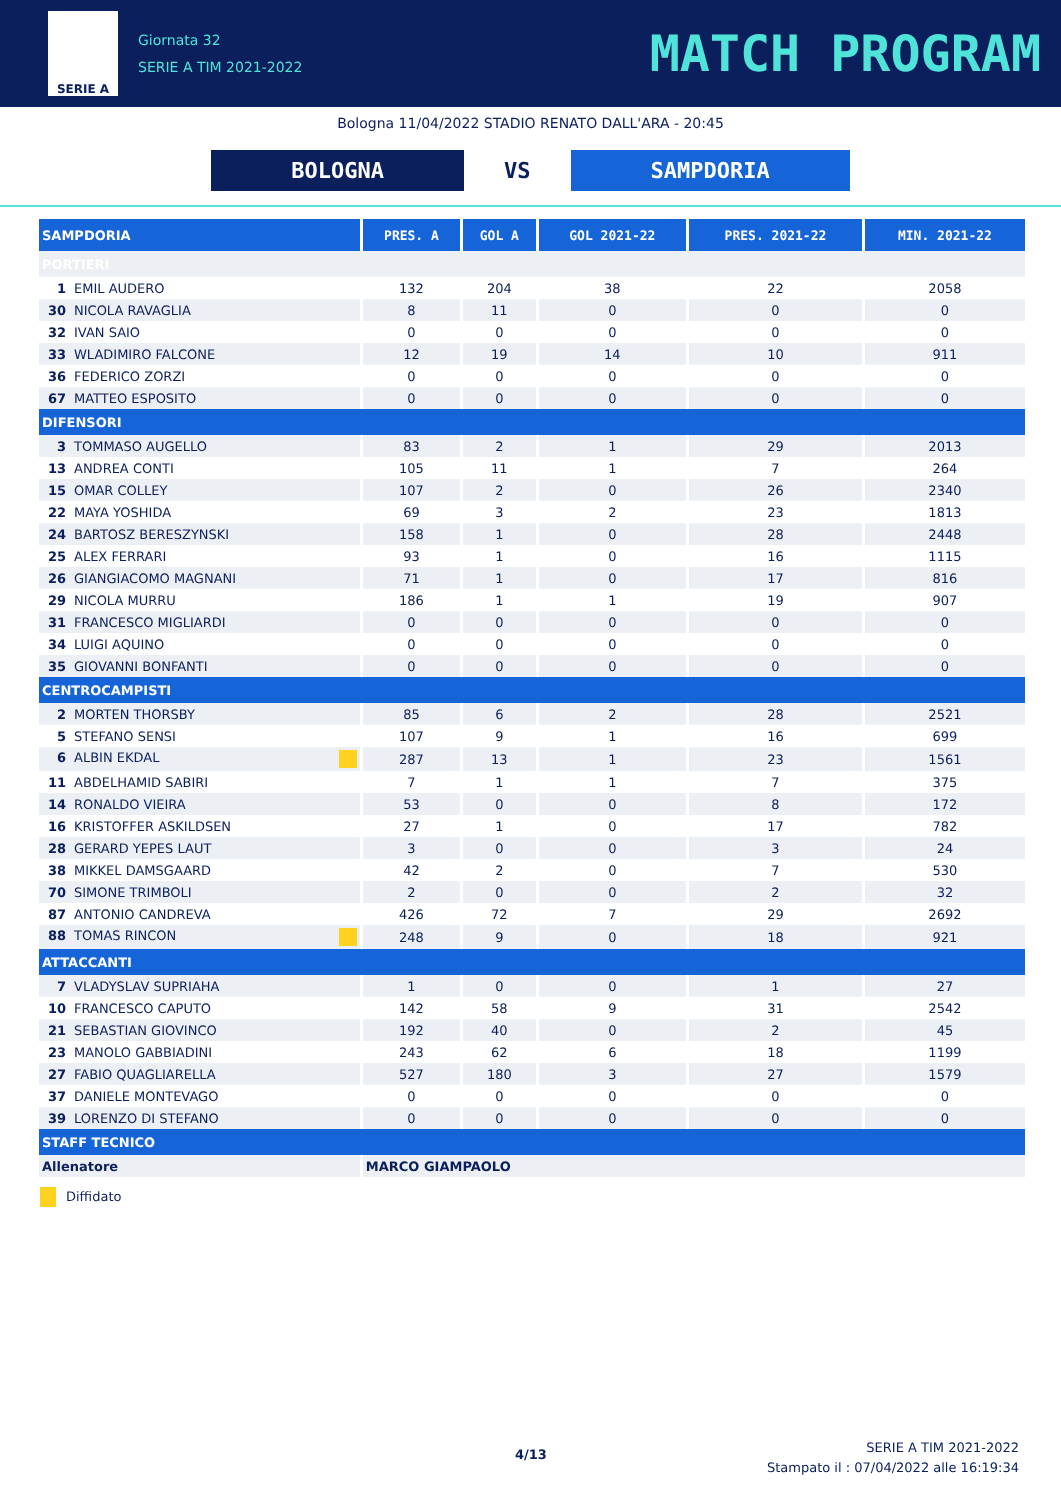SERIE A
Giornata 32
SERIE A TIM 2021-2022
MATCH PROGRAM
Bologna 11/04/2022 STADIO RENATO DALL'ARA - 20:45
BOLOGNA VS SAMPDORIA
| SAMPDORIA | PRES. A | GOL A | GOL 2021-22 | PRES. 2021-22 | MIN. 2021-22 |
| --- | --- | --- | --- | --- | --- |
| PORTIERI | | | | | |
| 1 EMIL AUDERO | 132 | 204 | 38 | 22 | 2058 |
| 30 NICOLA RAVAGLIA | 8 | 11 | 0 | 0 | 0 |
| 32 IVAN SAIO | 0 | 0 | 0 | 0 | 0 |
| 33 WLADIMIRO FALCONE | 12 | 19 | 14 | 10 | 911 |
| 36 FEDERICO ZORZI | 0 | 0 | 0 | 0 | 0 |
| 67 MATTEO ESPOSITO | 0 | 0 | 0 | 0 | 0 |
| DIFENSORI | | | | | |
| 3 TOMMASO AUGELLO | 83 | 2 | 1 | 29 | 2013 |
| 13 ANDREA CONTI | 105 | 11 | 1 | 7 | 264 |
| 15 OMAR COLLEY | 107 | 2 | 0 | 26 | 2340 |
| 22 MAYA YOSHIDA | 69 | 3 | 2 | 23 | 1813 |
| 24 BARTOSZ BERESZYNSKI | 158 | 1 | 0 | 28 | 2448 |
| 25 ALEX FERRARI | 93 | 1 | 0 | 16 | 1115 |
| 26 GIANGIACOMO MAGNANI | 71 | 1 | 0 | 17 | 816 |
| 29 NICOLA MURRU | 186 | 1 | 1 | 19 | 907 |
| 31 FRANCESCO MIGLIARDI | 0 | 0 | 0 | 0 | 0 |
| 34 LUIGI AQUINO | 0 | 0 | 0 | 0 | 0 |
| 35 GIOVANNI BONFANTI | 0 | 0 | 0 | 0 | 0 |
| CENTROCAMPISTI | | | | | |
| 2 MORTEN THORSBY | 85 | 6 | 2 | 28 | 2521 |
| 5 STEFANO SENSI | 107 | 9 | 1 | 16 | 699 |
| 6 ALBIN EKDAL | 287 | 13 | 1 | 23 | 1561 |
| 11 ABDELHAMID SABIRI | 7 | 1 | 1 | 7 | 375 |
| 14 RONALDO VIEIRA | 53 | 0 | 0 | 8 | 172 |
| 16 KRISTOFFER ASKILDSEN | 27 | 1 | 0 | 17 | 782 |
| 28 GERARD YEPES LAUT | 3 | 0 | 0 | 3 | 24 |
| 38 MIKKEL DAMSGAARD | 42 | 2 | 0 | 7 | 530 |
| 70 SIMONE TRIMBOLI | 2 | 0 | 0 | 2 | 32 |
| 87 ANTONIO CANDREVA | 426 | 72 | 7 | 29 | 2692 |
| 88 TOMAS RINCON | 248 | 9 | 0 | 18 | 921 |
| ATTACCANTI | | | | | |
| 7 VLADYSLAV SUPRIAHA | 1 | 0 | 0 | 1 | 27 |
| 10 FRANCESCO CAPUTO | 142 | 58 | 9 | 31 | 2542 |
| 21 SEBASTIAN GIOVINCO | 192 | 40 | 0 | 2 | 45 |
| 23 MANOLO GABBIADINI | 243 | 62 | 6 | 18 | 1199 |
| 27 FABIO QUAGLIARELLA | 527 | 180 | 3 | 27 | 1579 |
| 37 DANIELE MONTEVAGO | 0 | 0 | 0 | 0 | 0 |
| 39 LORENZO DI STEFANO | 0 | 0 | 0 | 0 | 0 |
| STAFF TECNICO | | | | | |
| Allenatore | MARCO GIAMPAOLO | | | | |
Diffidato
4/13
SERIE A TIM 2021-2022
Stampato il : 07/04/2022 alle 16:19:34